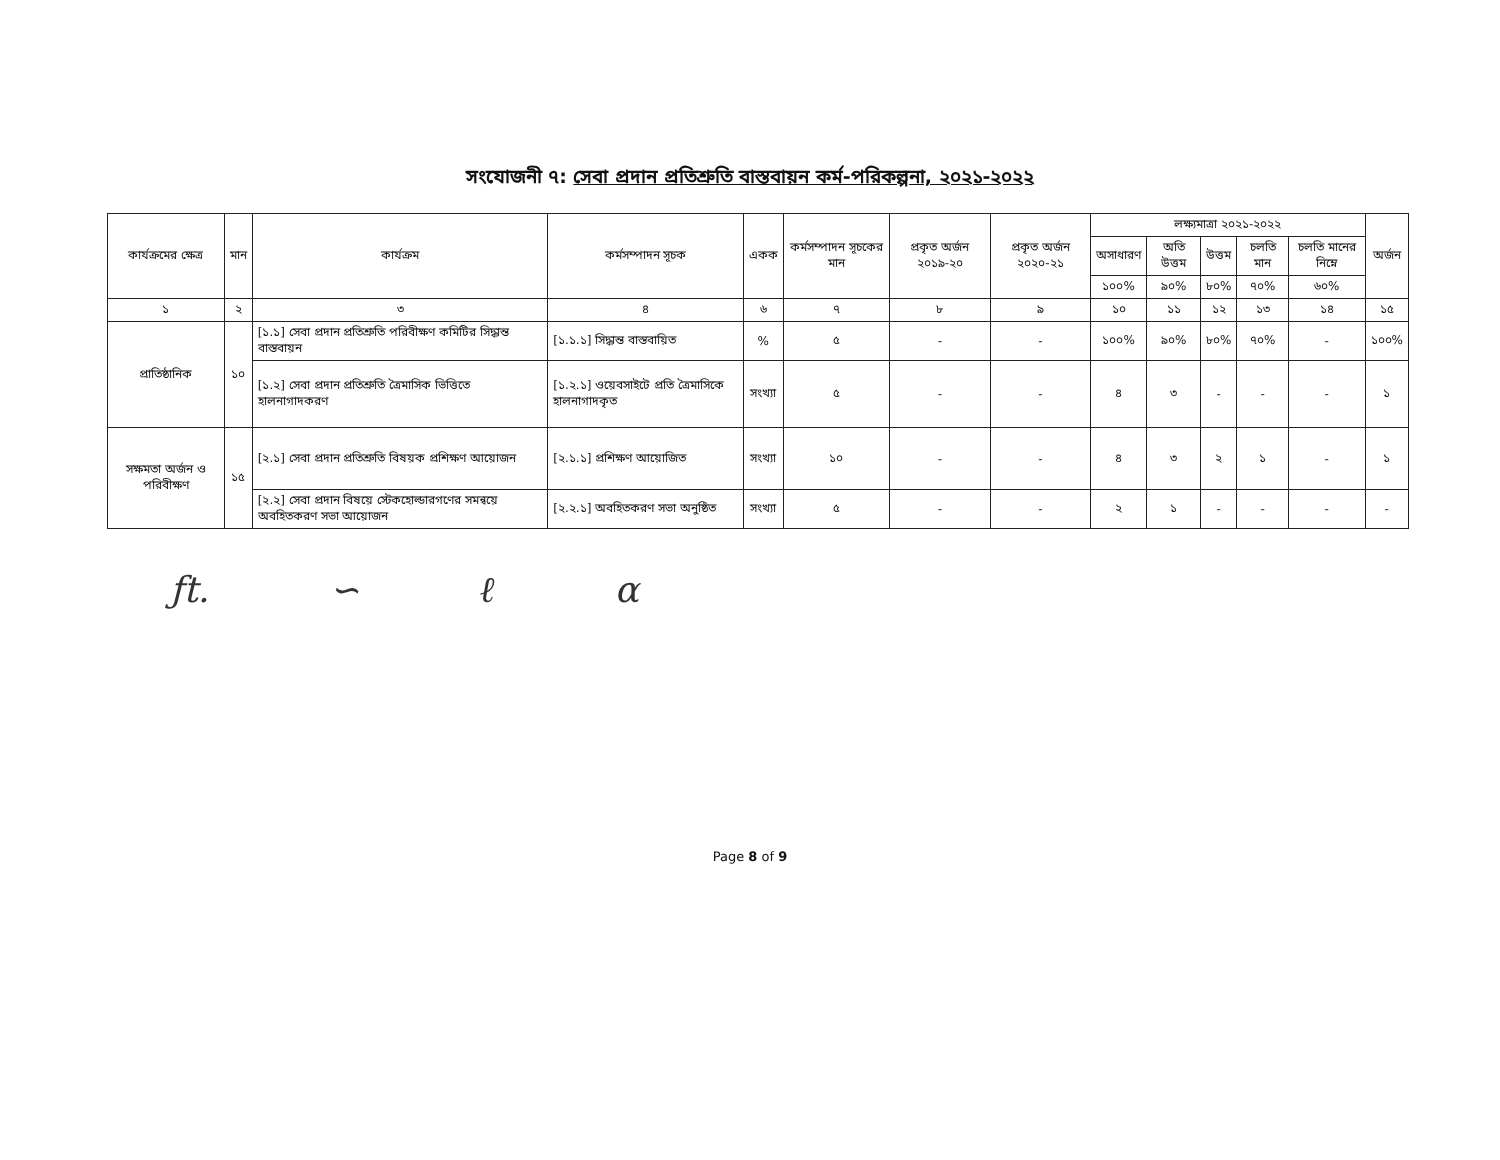সংযোজনী ৭: সেবা প্রদান প্রতিশ্রুতি বাস্তবায়ন কর্ম-পরিকল্পনা, ২০২১-২০২২
| কার্যক্রমের ক্ষেত্র | মান | কার্যক্রম | কর্মসম্পাদন সূচক | একক | কর্মসম্পাদন সূচকের মান | প্রকৃত অর্জন ২০১৯-২০ | প্রকৃত অর্জন ২০২০-২১ | লক্ষ্যমাত্রা ২০২১-২০২২ | | | | | অর্জন |
| --- | --- | --- | --- | --- | --- | --- | --- | --- | --- | --- | --- | --- | --- |
| | | | | | | | | অসাধারণ | অতি উত্তম | উত্তম | চলতি মান | চলতি মানের নিম্নে | |
| | | | | | | | | ১০০% | ৯০% | ৮০% | ৭০% | ৬০% | |
| ১ | ২ | ৩ | ৪ | ৬ | ৭ | ৮ | ৯ | ১০ | ১১ | ১২ | ১৩ | ১৪ | ১৫ |
| প্রাতিষ্ঠানিক | ১০ | [১.১] সেবা প্রদান প্রতিশ্রুতি পরিবীক্ষণ কমিটির সিদ্ধান্ত বাস্তবায়ন | [১.১.১] সিদ্ধান্ত বাস্তবায়িত | % | ৫ | - | - | ১০০% | ৯০% | ৮০% | ৭০% | - | ১০০% |
| | | [১.২] সেবা প্রদান প্রতিশ্রুতি ত্রৈমাসিক ভিত্তিতে হালনাগাদকরণ | [১.২.১] ওয়েবসাইটে প্রতি ত্রৈমাসিকে হালনাগাদকৃত | সংখ্যা | ৫ | - | - | ৪ | ৩ | - | - | - | ১ |
| সক্ষমতা অর্জন ও পরিবীক্ষণ | ১৫ | [২.১] সেবা প্রদান প্রতিশ্রুতি বিষয়ক প্রশিক্ষণ আয়োজন | [২.১.১] প্রশিক্ষণ আয়োজিত | সংখ্যা | ১০ | - | - | ৪ | ৩ | ২ | ১ | - | ১ |
| | | [২.২] সেবা প্রদান বিষয়ে স্টেকহোল্ডারগণের সমন্বয়ে অবহিতকরণ সভা আয়োজন | [২.২.১] অবহিতকরণ সভা অনুষ্ঠিত | সংখ্যা | ৫ | - | - | ২ | ১ | - | - | - | - |
ƒt. ∽ ℓ α
Page 8 of 9